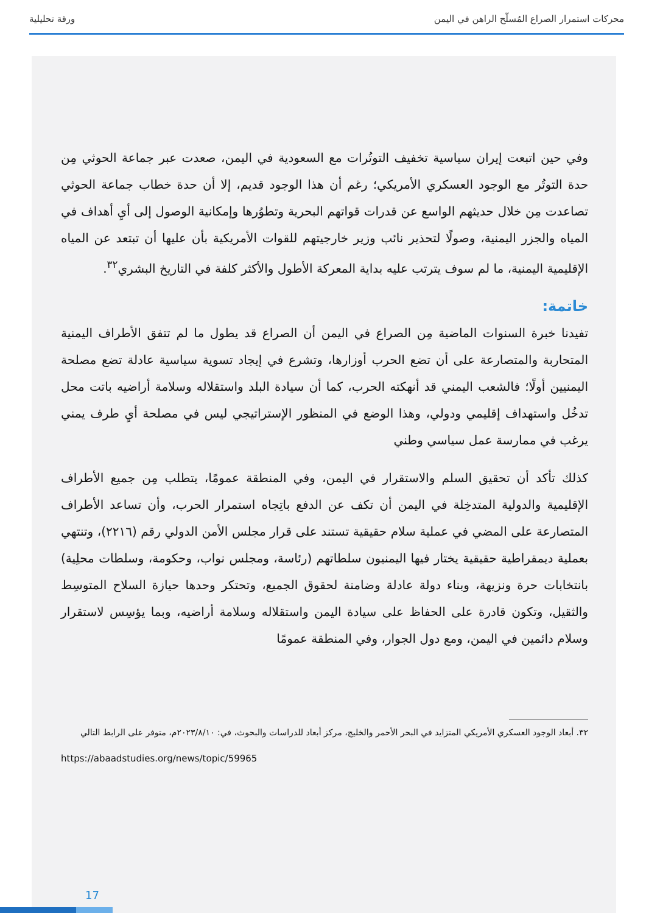محركات استمرار الصراع المُسلّح الراهن في اليمن ورقة تحليلية
وفي حين اتبعت إيران سياسية تخفيف التوتُرات مع السعودية في اليمن، صعدت عبر جماعة الحوثي مِن حدة التوتُر مع الوجود العسكري الأمريكي؛ رغم أن هذا الوجود قديم، إلا أن حدة خطاب جماعة الحوثي تصاعدت مِن خلال حديثهم الواسع عن قدرات قواتهم البحرية وتطوُرها وإمكانية الوصول إلى أيِ أهداف في المياه والجزر اليمنية، وصولًا لتحذير نائب وزير خارجيتهم للقوات الأمريكية بأن عليها أن تبتعد عن المياه الإقليمية اليمنية، ما لم سوف يترتب عليه بداية المعركة الأطول والأكثر كلفة في التاريخ البشري<sup>٣٢</sup>.
خاتمة:
تفيدنا خبرة السنوات الماضية مِن الصراع في اليمن أن الصراع قد يطول ما لم تتفق الأطراف اليمنية المتحاربة والمتصارعة على أن تضع الحرب أوزارها، وتشرع في إيجاد تسوية سياسية عادلة تضع مصلحة اليمنيين أولًا؛ فالشعب اليمني قد أنهكته الحرب، كما أن سيادة البلد واستقلاله وسلامة أراضيه باتت محل تدخُل واستهداف إقليمي ودولي، وهذا الوضع في المنظور الإستراتيجي ليس في مصلحة أيِ طرف يمني يرغب في ممارسة عمل سياسي وطني
كذلك تأكد أن تحقيق السلم والاستقرار في اليمن، وفي المنطقة عمومًا، يتطلب مِن جميع الأطراف الإقليمية والدولية المتدخِلة في اليمن أن تكف عن الدفع باتِجاه استمرار الحرب، وأن تساعد الأطراف المتصارعة على المضي في عملية سلام حقيقية تستند على قرار مجلس الأمن الدولي رقم (٢٢١٦)، وتنتهي بعملية ديمقراطية حقيقية يختار فيها اليمنيون سلطاتهم (رئاسة، ومجلس نواب، وحكومة، وسلطات محلِية) بانتخابات حرة ونزيهة، وبناء دولة عادلة وضامنة لحقوق الجميع، وتحتكر وحدها حيازة السلاح المتوسِط والثقيل، وتكون قادرة على الحفاظ على سيادة اليمن واستقلاله وسلامة أراضيه، وبما يؤسِس لاستقرار وسلام دائمين في اليمن، ومع دول الجوار، وفي المنطقة عمومًا
٣٢. أبعاد الوجود العسكري الأمريكي المتزايد في البحر الأحمر والخليج، مركز أبعاد للدراسات والبحوث، في: ٢٠٢٣/٨/١٠م، متوفر على الرابط التالي
https://abaadstudies.org/news/topic/59965
17